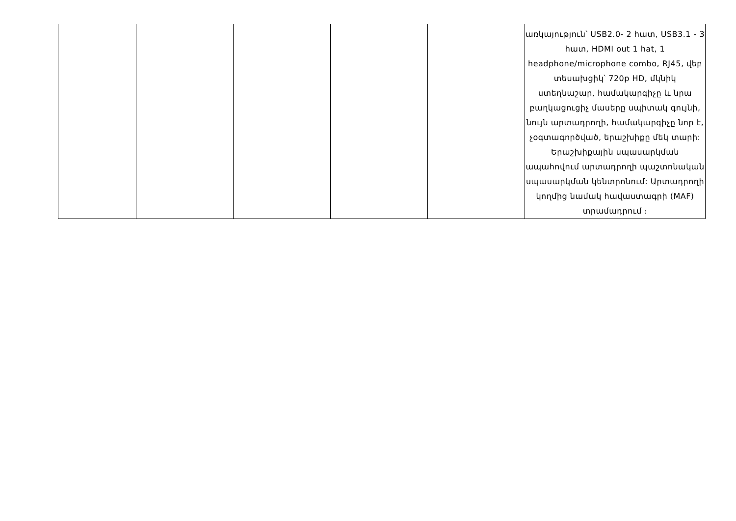| | | | | | առկայություն՝ USB2.0- 2 հատ, USB3.1 - 3 հատ, HDMI out 1 hat, 1 headphone/microphone combo, RJ45, վեբ տեսախցիկ՝ 720p HD, մկնիկ ստեղնաշար, համակարգիչը և նրա բաղկացուցիչ մասերը սպիտակ գույնի, նույն արտադրողի, համակարգիչը նոր է, չօգտագործված, երաշխիքը մեկ տարի: Երաշխիքային սպասարկման ապահովում արտադրողի պաշտոնական սպասարկման կենտրոնում: Արտադրողի կողմից նամակ հավաստագրի (MAF) տրամադրում ։ |